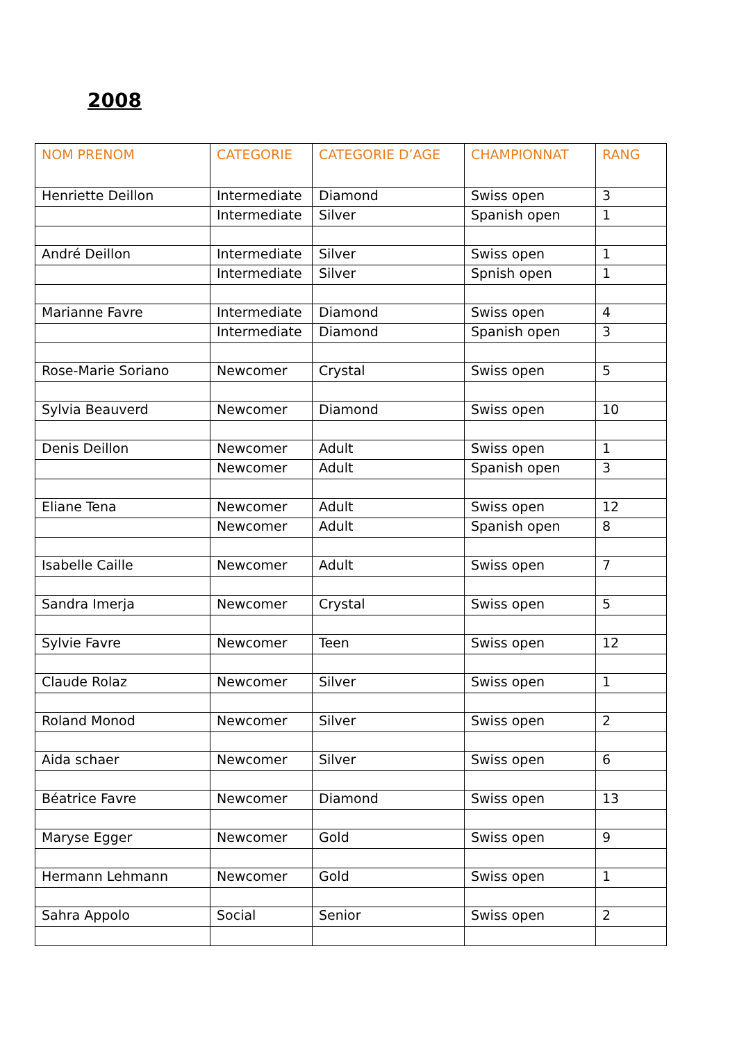2008
| NOM PRENOM | CATEGORIE | CATEGORIE D’AGE | CHAMPIONNAT | RANG |
| --- | --- | --- | --- | --- |
| Henriette Deillon | Intermediate | Diamond | Swiss open | 3 |
| | Intermediate | Silver | Spanish open | 1 |
| André Deillon | Intermediate | Silver | Swiss open | 1 |
| | Intermediate | Silver | Spnish open | 1 |
| Marianne Favre | Intermediate | Diamond | Swiss open | 4 |
| | Intermediate | Diamond | Spanish open | 3 |
| Rose-Marie Soriano | Newcomer | Crystal | Swiss open | 5 |
| Sylvia Beauverd | Newcomer | Diamond | Swiss open | 10 |
| Denis Deillon | Newcomer | Adult | Swiss open | 1 |
| | Newcomer | Adult | Spanish open | 3 |
| Eliane Tena | Newcomer | Adult | Swiss open | 12 |
| | Newcomer | Adult | Spanish open | 8 |
| Isabelle Caille | Newcomer | Adult | Swiss open | 7 |
| Sandra Imerja | Newcomer | Crystal | Swiss open | 5 |
| Sylvie Favre | Newcomer | Teen | Swiss open | 12 |
| Claude Rolaz | Newcomer | Silver | Swiss open | 1 |
| Roland Monod | Newcomer | Silver | Swiss open | 2 |
| Aida schaer | Newcomer | Silver | Swiss open | 6 |
| Béatrice Favre | Newcomer | Diamond | Swiss open | 13 |
| Maryse Egger | Newcomer | Gold | Swiss open | 9 |
| Hermann Lehmann | Newcomer | Gold | Swiss open | 1 |
| Sahra Appolo | Social | Senior | Swiss open | 2 |